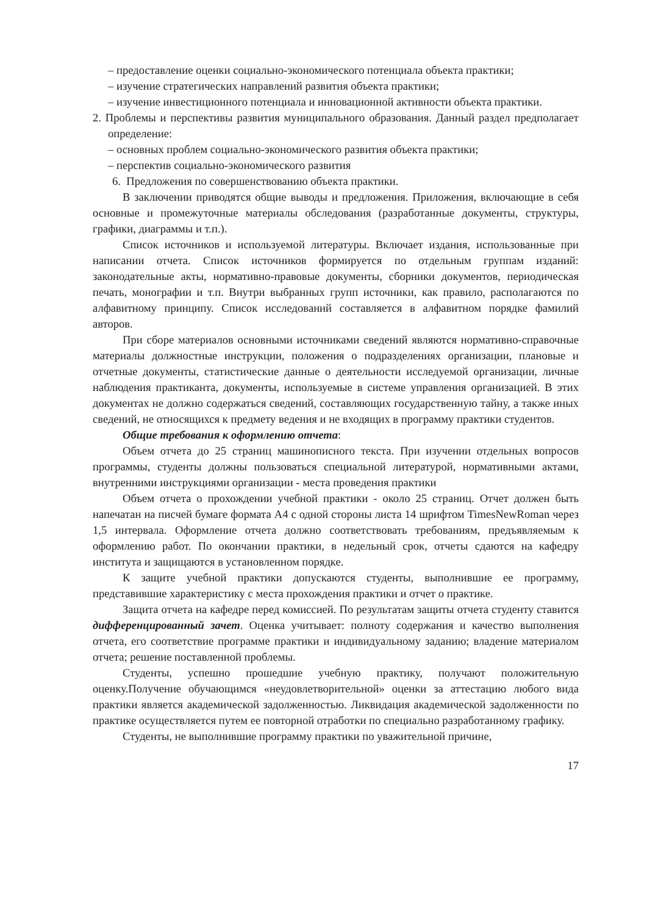– предоставление оценки социально-экономического потенциала объекта практики;
– изучение стратегических направлений развития объекта практики;
– изучение инвестиционного потенциала и инновационной активности объекта практики.
2. Проблемы и перспективы развития муниципального образования. Данный раздел предполагает определение:
– основных проблем социально-экономического развития объекта практики;
– перспектив социально-экономического развития
6. Предложения по совершенствованию объекта практики.
В заключении приводятся общие выводы и предложения. Приложения, включающие в себя основные и промежуточные материалы обследования (разработанные документы, структуры, графики, диаграммы и т.п.).
Список источников и используемой литературы. Включает издания, использованные при написании отчета. Список источников формируется по отдельным группам изданий: законодательные акты, нормативно-правовые документы, сборники документов, периодическая печать, монографии и т.п. Внутри выбранных групп источники, как правило, располагаются по алфавитному принципу. Список исследований составляется в алфавитном порядке фамилий авторов.
При сборе материалов основными источниками сведений являются нормативно-справочные материалы должностные инструкции, положения о подразделениях организации, плановые и отчетные документы, статистические данные о деятельности исследуемой организации, личные наблюдения практиканта, документы, используемые в системе управления организацией. В этих документах не должно содержаться сведений, составляющих государственную тайну, а также иных сведений, не относящихся к предмету ведения и не входящих в программу практики студентов.
Общие требования к оформлению отчета:
Объем отчета до 25 страниц машинописного текста. При изучении отдельных вопросов программы, студенты должны пользоваться специальной литературой, нормативными актами, внутренними инструкциями организации - места проведения практики
Объем отчета о прохождении учебной практики - около 25 страниц. Отчет должен быть напечатан на писчей бумаге формата А4 с одной стороны листа 14 шрифтом TimesNewRoman через 1,5 интервала. Оформление отчета должно соответствовать требованиям, предъявляемым к оформлению работ. По окончании практики, в недельный срок, отчеты сдаются на кафедру института и защищаются в установленном порядке.
К защите учебной практики допускаются студенты, выполнившие ее программу, представившие характеристику с места прохождения практики и отчет о практике.
Защита отчета на кафедре перед комиссией. По результатам защиты отчета студенту ставится дифференцированный зачет. Оценка учитывает: полноту содержания и качество выполнения отчета, его соответствие программе практики и индивидуальному заданию; владение материалом отчета; решение поставленной проблемы.
Студенты, успешно прошедшие учебную практику, получают положительную оценку.Получение обучающимся «неудовлетворительной» оценки за аттестацию любого вида практики является академической задолженностью. Ликвидация академической задолженности по практике осуществляется путем ее повторной отработки по специально разработанному графику.
Студенты, не выполнившие программу практики по уважительной причине,
17